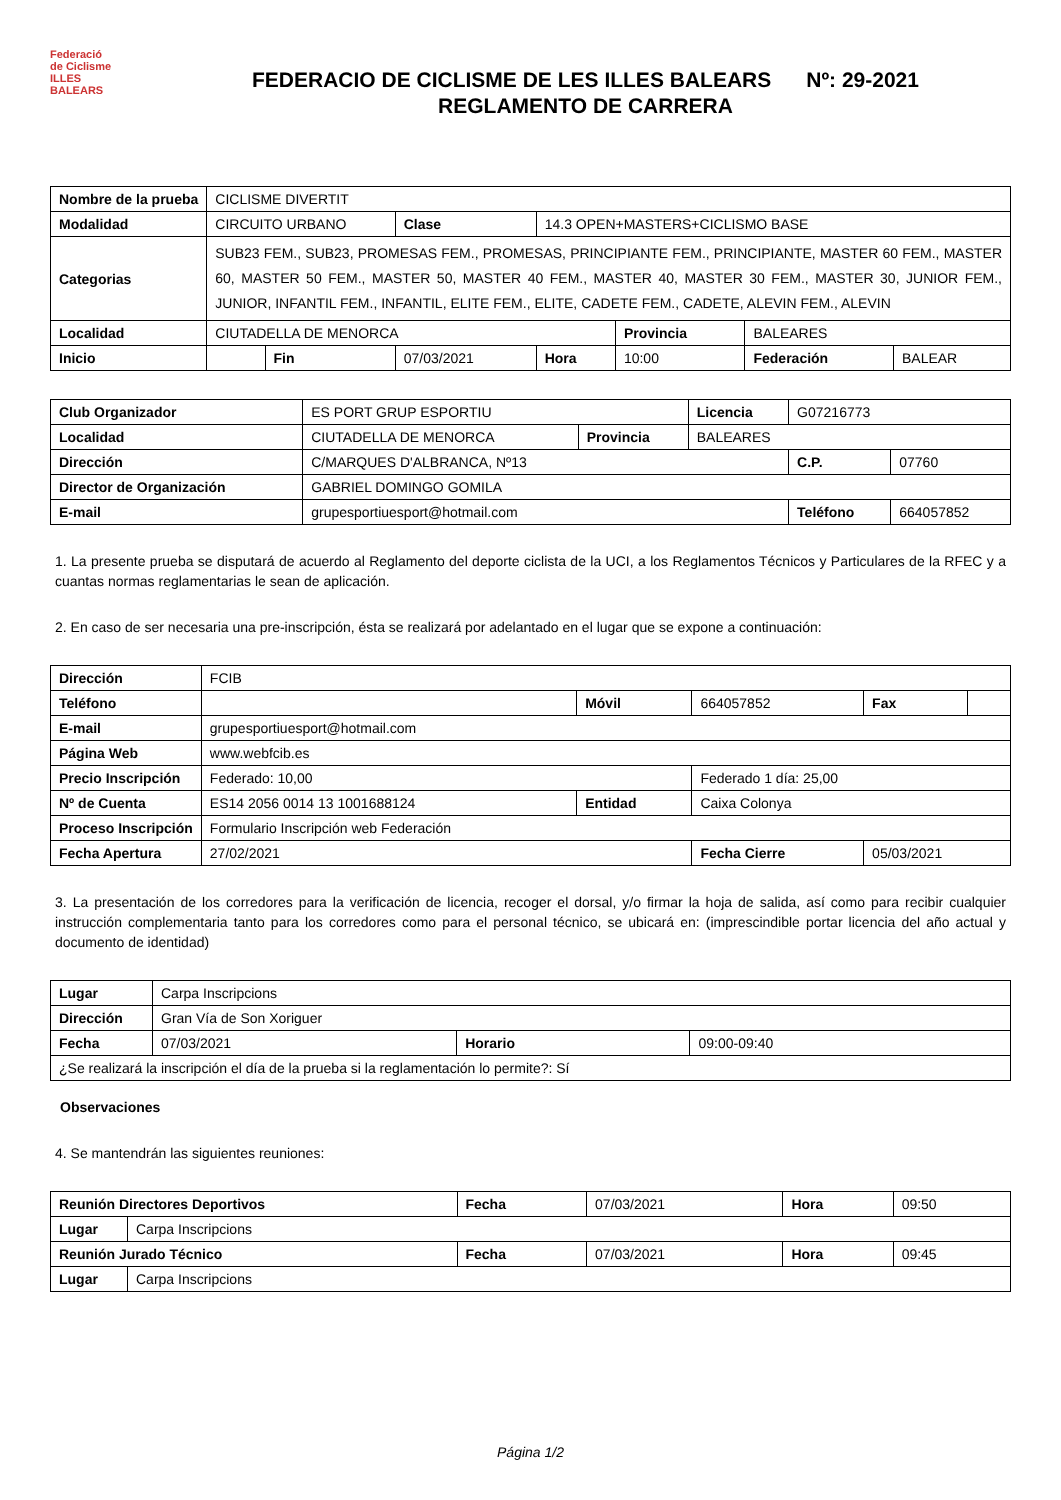Federació
de Ciclisme
ILLES
BALEARS
FEDERACIO DE CICLISME DE LES ILLES BALEARS Nº: 29-2021
REGLAMENTO DE CARRERA
| Nombre de la prueba | CICLISME DIVERTIT | | | | | | |
| Modalidad | CIRCUITO URBANO | | Clase | 14.3 OPEN+MASTERS+CICLISMO BASE | | | |
| Categorias | SUB23 FEM., SUB23, PROMESAS FEM., PROMESAS, PRINCIPIANTE FEM., PRINCIPIANTE, MASTER 60 FEM., MASTER 60, MASTER 50 FEM., MASTER 50, MASTER 40 FEM., MASTER 40, MASTER 30 FEM., MASTER 30, JUNIOR FEM., JUNIOR, INFANTIL FEM., INFANTIL, ELITE FEM., ELITE, CADETE FEM., CADETE, ALEVIN FEM., ALEVIN | | | | | | |
| Localidad | CIUTADELLA DE MENORCA | | | | Provincia | BALEARES | |
| Inicio | | Fin | 07/03/2021 | Hora | 10:00 | Federación | BALEAR |
| Club Organizador | ES PORT GRUP ESPORTIU | | Licencia | G07216773 | |
| Localidad | CIUTADELLA DE MENORCA | Provincia | BALEARES | | |
| Dirección | C/MARQUES D'ALBRANCA, Nº13 | | | C.P. | 07760 |
| Director de Organización | GABRIEL DOMINGO GOMILA | | | | |
| E-mail | grupesportiuesport@hotmail.com | | | Teléfono | 664057852 |
1. La presente prueba se disputará de acuerdo al Reglamento del deporte ciclista de la UCI, a los Reglamentos Técnicos y Particulares de la RFEC y a cuantas normas reglamentarias le sean de aplicación.
2. En caso de ser necesaria una pre-inscripción, ésta se realizará por adelantado en el lugar que se expone a continuación:
| Dirección | FCIB | | | | |
| Teléfono | | Móvil | 664057852 | Fax | |
| E-mail | grupesportiuesport@hotmail.com | | | | |
| Página Web | www.webfcib.es | | | | |
| Precio Inscripción | Federado: 10,00 | | Federado 1 día: 25,00 | | |
| Nº de Cuenta | ES14 2056 0014 13 1001688124 | Entidad | Caixa Colonya | | |
| Proceso Inscripción | Formulario Inscripción web Federación | | | | |
| Fecha Apertura | 27/02/2021 | | Fecha Cierre | 05/03/2021 | |
3. La presentación de los corredores para la verificación de licencia, recoger el dorsal, y/o firmar la hoja de salida, así como para recibir cualquier instrucción complementaria tanto para los corredores como para el personal técnico, se ubicará en: (imprescindible portar licencia del año actual y documento de identidad)
| Lugar | Carpa Inscripcions | | |
| Dirección | Gran Vía de Son Xoriguer | | |
| Fecha | 07/03/2021 | Horario | 09:00-09:40 |
| ¿Se realizará la inscripción el día de la prueba si la reglamentación lo permite?: Sí | | | |
Observaciones
4. Se mantendrán las siguientes reuniones:
| Reunión Directores Deportivos | | Fecha | 07/03/2021 | Hora | 09:50 |
| Lugar | Carpa Inscripcions | | | | |
| Reunión Jurado Técnico | | Fecha | 07/03/2021 | Hora | 09:45 |
| Lugar | Carpa Inscripcions | | | | |
Página 1/2